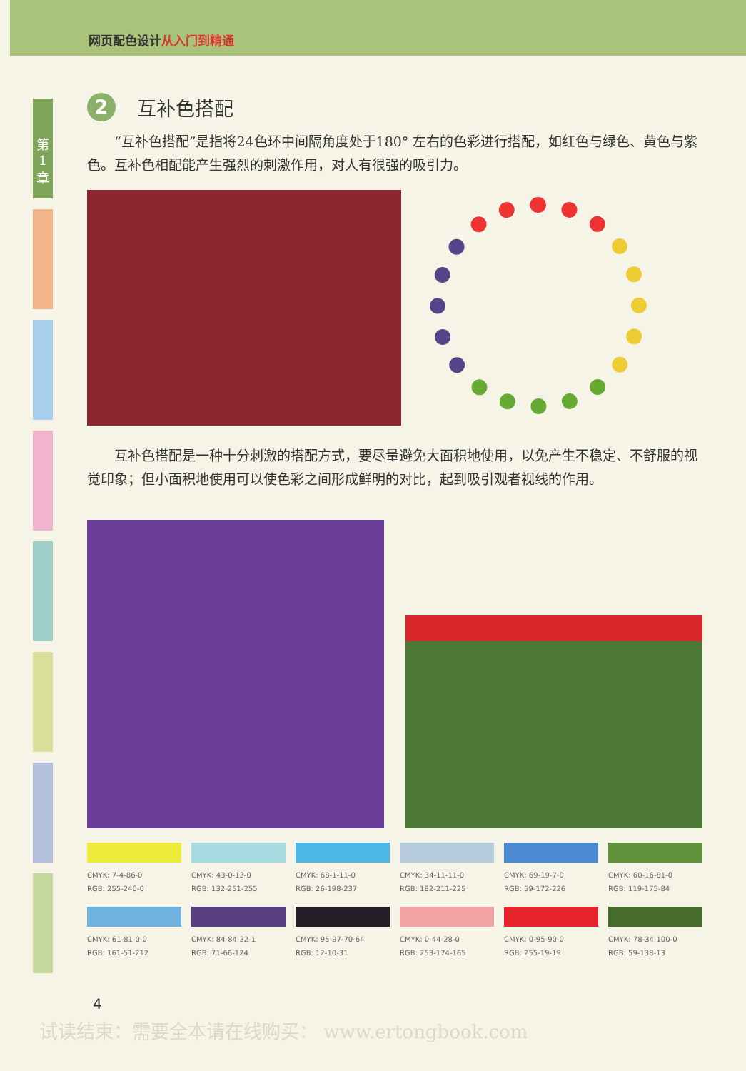网页配色设计 从入门到精通
第
1
章
2 互补色搭配
“互补色搭配”是指将24色环中间隔角度处于180° 左右的色彩进行搭配，如红色与绿色、黄色与紫色。互补色相配能产生强烈的刺激作用，对人有很强的吸引力。
互补色搭配是一种十分刺激的搭配方式，要尽量避免大面积地使用，以免产生不稳定、不舒服的视觉印象；但小面积地使用可以使色彩之间形成鲜明的对比，起到吸引观者视线的作用。
CMYK: 7-4-86-0
RGB: 255-240-0
CMYK: 43-0-13-0
RGB: 132-251-255
CMYK: 68-1-11-0
RGB: 26-198-237
CMYK: 34-11-11-0
RGB: 182-211-225
CMYK: 69-19-7-0
RGB: 59-172-226
CMYK: 60-16-81-0
RGB: 119-175-84
CMYK: 61-81-0-0
RGB: 161-51-212
CMYK: 84-84-32-1
RGB: 71-66-124
CMYK: 95-97-70-64
RGB: 12-10-31
CMYK: 0-44-28-0
RGB: 253-174-165
CMYK: 0-95-90-0
RGB: 255-19-19
CMYK: 78-34-100-0
RGB: 59-138-13
4
试读结束：需要全本请在线购买： www.ertongbook.com